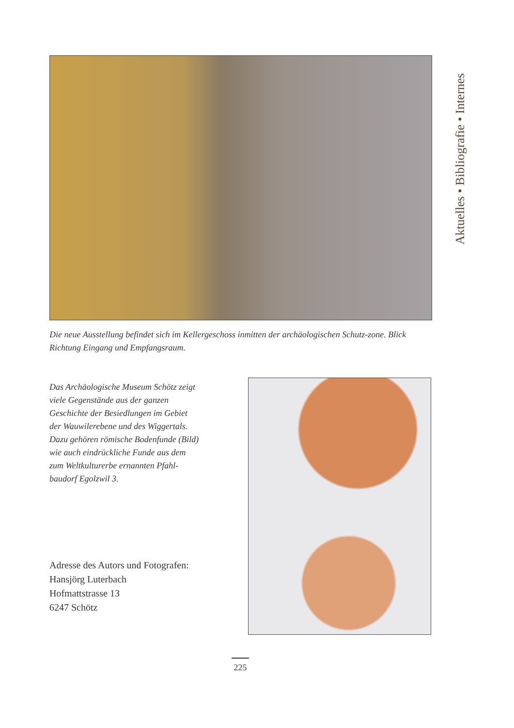Aktuelles • Bibliografie • Internes
Die neue Ausstellung befindet sich im Kellergeschoss inmitten der archäologischen Schutz-zone. Blick Richtung Eingang und Empfangsraum.
Das Archäologische Museum Schötz zeigt
viele Gegenstände aus der ganzen
Geschichte der Besiedlungen im Gebiet
der Wauwilerebene und des Wiggertals.
Dazu gehören römische Bodenfunde (Bild)
wie auch eindrückliche Funde aus dem
zum Weltkulturerbe ernannten Pfahl-
baudorf Egolzwil 3.
Adresse des Autors und Fotografen:
Hansjörg Luterbach
Hofmattstrasse 13
6247 Schötz
225